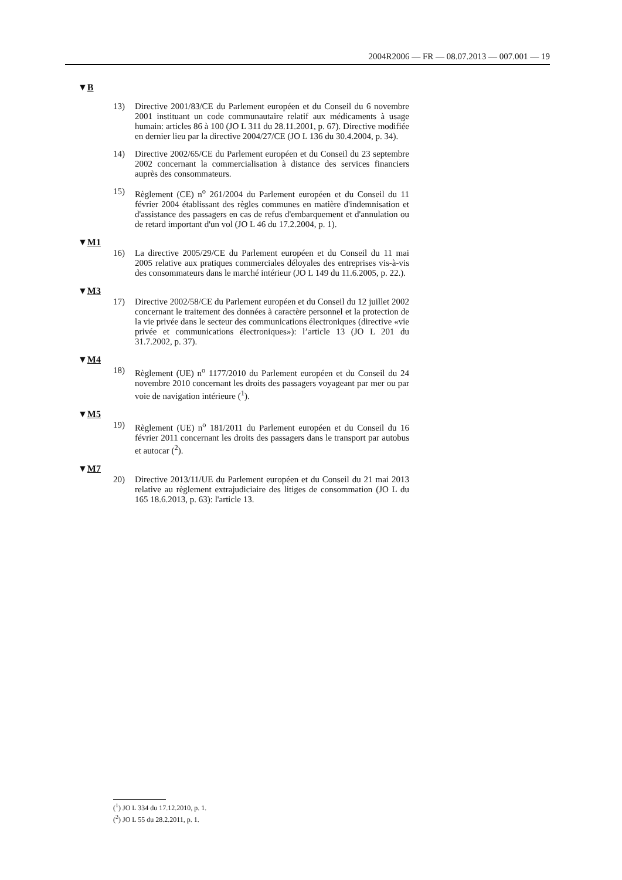2004R2006 — FR — 08.07.2013 — 007.001 — 19
▼B
13) Directive 2001/83/CE du Parlement européen et du Conseil du 6 novembre 2001 instituant un code communautaire relatif aux médicaments à usage humain: articles 86 à 100 (JO L 311 du 28.11.2001, p. 67). Directive modifiée en dernier lieu par la directive 2004/27/CE (JO L 136 du 30.4.2004, p. 34).
14) Directive 2002/65/CE du Parlement européen et du Conseil du 23 septembre 2002 concernant la commercialisation à distance des services financiers auprès des consommateurs.
15) Règlement (CE) n<sup>o</sup> 261/2004 du Parlement européen et du Conseil du 11 février 2004 établissant des règles communes en matière d'indemnisation et d'assistance des passagers en cas de refus d'embarquement et d'annulation ou de retard important d'un vol (JO L 46 du 17.2.2004, p. 1).
▼M1
16) La directive 2005/29/CE du Parlement européen et du Conseil du 11 mai 2005 relative aux pratiques commerciales déloyales des entreprises vis-à-vis des consommateurs dans le marché intérieur (JO L 149 du 11.6.2005, p. 22.).
▼M3
17) Directive 2002/58/CE du Parlement européen et du Conseil du 12 juillet 2002 concernant le traitement des données à caractère personnel et la protection de la vie privée dans le secteur des communications électroniques (directive «vie privée et communications électroniques»): l’article 13 (JO L 201 du 31.7.2002, p. 37).
▼M4
18) Règlement (UE) n<sup>o</sup> 1177/2010 du Parlement européen et du Conseil du 24 novembre 2010 concernant les droits des passagers voyageant par mer ou par voie de navigation intérieure (<sup>1</sup>).
▼M5
19) Règlement (UE) n<sup>o</sup> 181/2011 du Parlement européen et du Conseil du 16 février 2011 concernant les droits des passagers dans le transport par autobus et autocar (<sup>2</sup>).
▼M7
20) Directive 2013/11/UE du Parlement européen et du Conseil du 21 mai 2013 relative au règlement extrajudiciaire des litiges de consommation (JO L du 165 18.6.2013, p. 63): l'article 13.
(<sup>1</sup>) JO L 334 du 17.12.2010, p. 1.
(<sup>2</sup>) JO L 55 du 28.2.2011, p. 1.